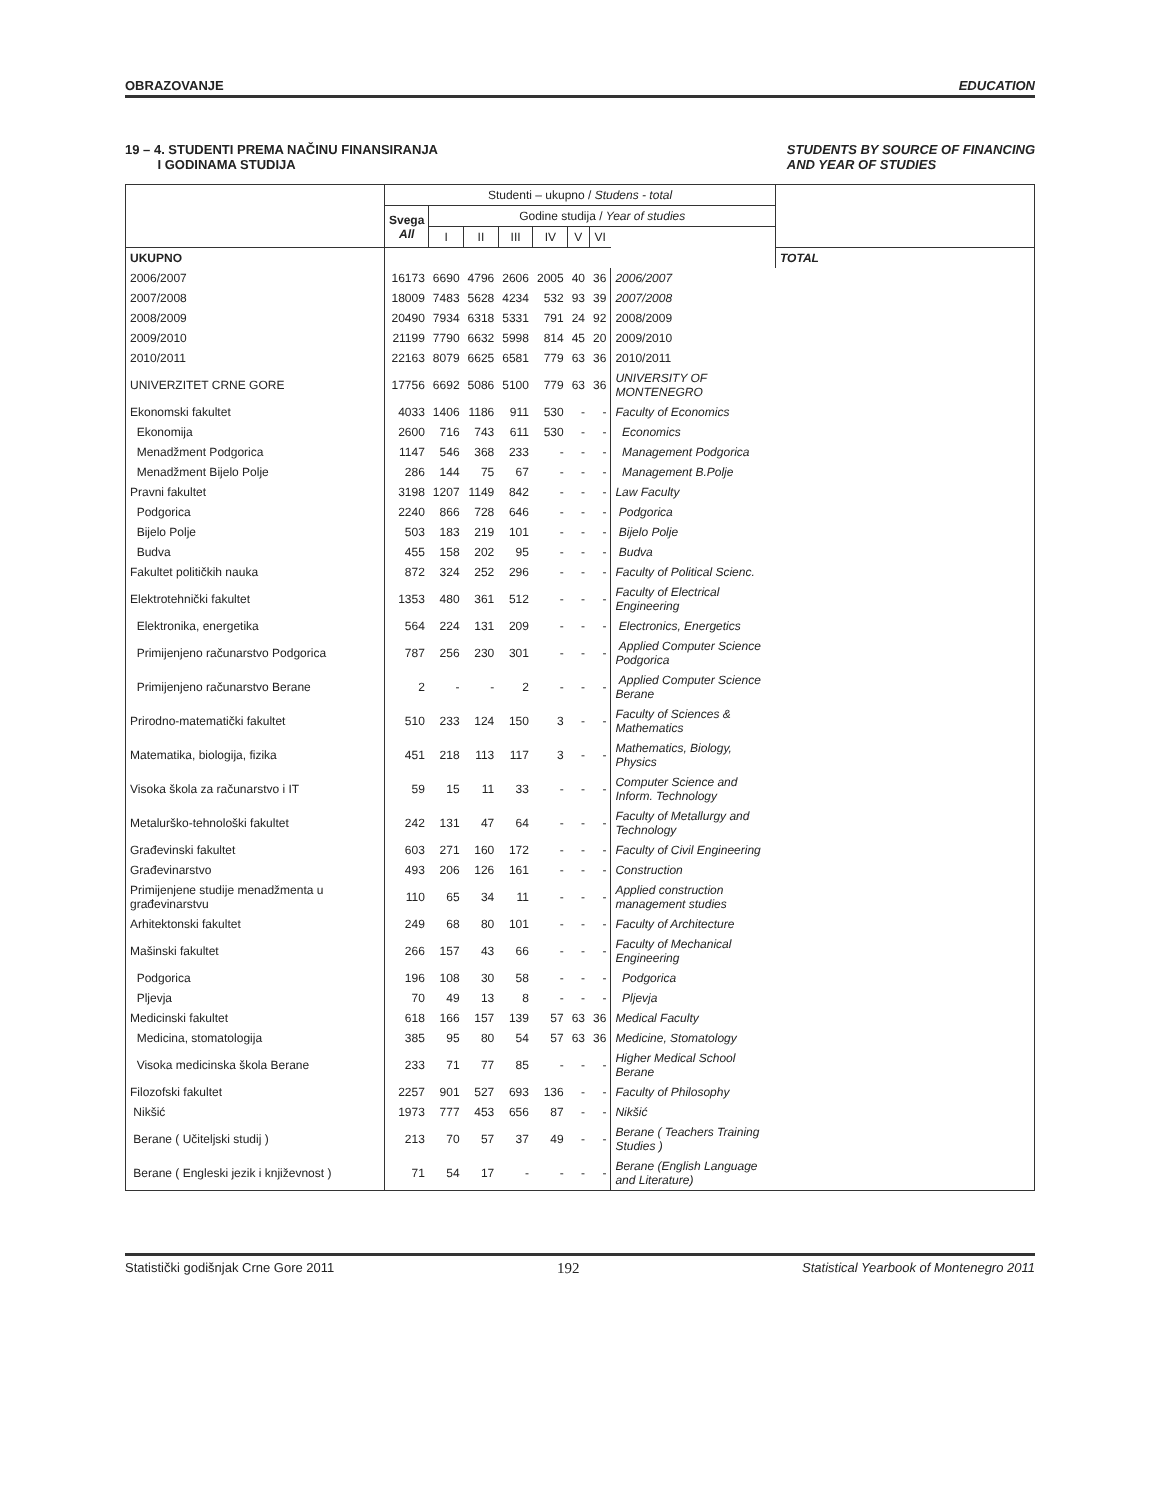OBRAZOVANJE EDUCATION
19 – 4. STUDENTI PREMA NAČINU FINANSIRANJA
I GODINAMA STUDIJA STUDENTS BY SOURCE OF FINANCING
AND YEAR OF STUDIES
| | Studenti – ukupno / Studens - total | | | | | | | | |
| --- | --- | --- | --- | --- | --- | --- | --- | --- | --- |
| | Svega All | Godine studija / Year of studies | | | | | | | |
| | | I | II | III | IV | V | VI | | |
| UKUPNO | | | | | | | | | TOTAL |
| 2006/2007 | 16173 | 6690 | 4796 | 2606 | 2005 | 40 | 36 | 2006/2007 | |
| 2007/2008 | 18009 | 7483 | 5628 | 4234 | 532 | 93 | 39 | 2007/2008 | |
| 2008/2009 | 20490 | 7934 | 6318 | 5331 | 791 | 24 | 92 | 2008/2009 | |
| 2009/2010 | 21199 | 7790 | 6632 | 5998 | 814 | 45 | 20 | 2009/2010 | |
| 2010/2011 | 22163 | 8079 | 6625 | 6581 | 779 | 63 | 36 | 2010/2011 | |
| UNIVERZITET CRNE GORE | 17756 | 6692 | 5086 | 5100 | 779 | 63 | 36 | UNIVERSITY OF MONTENEGRO | |
| Ekonomski fakultet | 4033 | 1406 | 1186 | 911 | 530 | - | - | Faculty of Economics | |
| Ekonomija | 2600 | 716 | 743 | 611 | 530 | - | - | Economics | |
| Menadžment Podgorica | 1147 | 546 | 368 | 233 | - | - | - | Management Podgorica | |
| Menadžment Bijelo Polje | 286 | 144 | 75 | 67 | - | - | - | Management B.Polje | |
| Pravni fakultet | 3198 | 1207 | 1149 | 842 | - | - | - | Law Faculty | |
| Podgorica | 2240 | 866 | 728 | 646 | - | - | - | Podgorica | |
| Bijelo Polje | 503 | 183 | 219 | 101 | - | - | - | Bijelo Polje | |
| Budva | 455 | 158 | 202 | 95 | - | - | - | Budva | |
| Fakultet političkih nauka | 872 | 324 | 252 | 296 | - | - | - | Faculty of Political Scienc. | |
| Elektrotehnički fakultet | 1353 | 480 | 361 | 512 | - | - | - | Faculty of Electrical Engineering | |
| Elektronika, energetika | 564 | 224 | 131 | 209 | - | - | - | Electronics, Energetics | |
| Primijenjeno računarstvo Podgorica | 787 | 256 | 230 | 301 | - | - | - | Applied Computer Science Podgorica | |
| Primijenjeno računarstvo Berane | 2 | - | - | 2 | - | - | - | Applied Computer Science Berane | |
| Prirodno-matematički fakultet | 510 | 233 | 124 | 150 | 3 | - | - | Faculty of Sciences & Mathematics | |
| Matematika, biologija, fizika | 451 | 218 | 113 | 117 | 3 | - | - | Mathematics, Biology, Physics | |
| Visoka škola za računarstvo i IT | 59 | 15 | 11 | 33 | - | - | - | Computer Science and Inform. Technology | |
| Metalurško-tehnološki fakultet | 242 | 131 | 47 | 64 | - | - | - | Faculty of Metallurgy and Technology | |
| Građevinski fakultet | 603 | 271 | 160 | 172 | - | - | - | Faculty of Civil Engineering | |
| Građevinarstvo | 493 | 206 | 126 | 161 | - | - | - | Construction | |
| Primijenjene studije menadžmenta u građevinarstvu | 110 | 65 | 34 | 11 | - | - | - | Applied construction management studies | |
| Arhitektonski fakultet | 249 | 68 | 80 | 101 | - | - | - | Faculty of Architecture | |
| Mašinski fakultet | 266 | 157 | 43 | 66 | - | - | - | Faculty of Mechanical Engineering | |
| Podgorica | 196 | 108 | 30 | 58 | - | - | - | Podgorica | |
| Pljevja | 70 | 49 | 13 | 8 | - | - | - | Pljevja | |
| Medicinski fakultet | 618 | 166 | 157 | 139 | 57 | 63 | 36 | Medical Faculty | |
| Medicina, stomatologija | 385 | 95 | 80 | 54 | 57 | 63 | 36 | Medicine, Stomatology | |
| Visoka medicinska škola Berane | 233 | 71 | 77 | 85 | - | - | - | Higher Medical School Berane | |
| Filozofski fakultet | 2257 | 901 | 527 | 693 | 136 | - | - | Faculty of Philosophy | |
| Nikšić | 1973 | 777 | 453 | 656 | 87 | - | - | Nikšić | |
| Berane ( Učiteljski studij ) | 213 | 70 | 57 | 37 | 49 | - | - | Berane ( Teachers Training Studies ) | |
| Berane ( Engleski jezik i književnost ) | 71 | 54 | 17 | - | - | - | - | Berane (English Language and Literature) | |
Statistički godišnjak Crne Gore 2011 192 Statistical Yearbook of Montenegro 2011